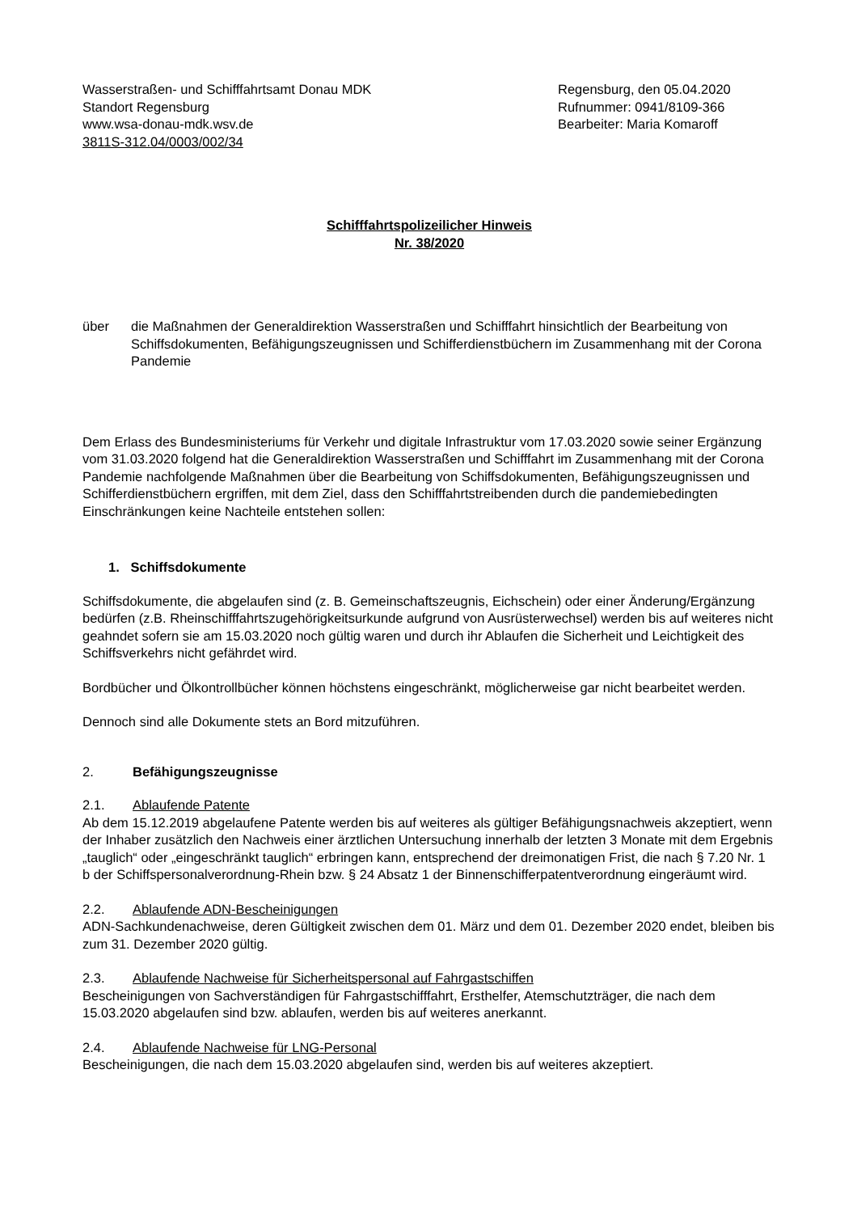Wasserstraßen- und Schifffahrtsamt Donau MDK
Standort Regensburg
www.wsa-donau-mdk.wsv.de
3811S-312.04/0003/002/34
Regensburg, den 05.04.2020
Rufnummer: 0941/8109-366
Bearbeiter: Maria Komaroff
Schifffahrtspolizeilicher Hinweis
Nr. 38/2020
über die Maßnahmen der Generaldirektion Wasserstraßen und Schifffahrt hinsichtlich der Bearbeitung von Schiffsdokumenten, Befähigungszeugnissen und Schifferdienstbüchern im Zusammenhang mit der Corona Pandemie
Dem Erlass des Bundesministeriums für Verkehr und digitale Infrastruktur vom 17.03.2020 sowie seiner Ergänzung vom 31.03.2020 folgend hat die Generaldirektion Wasserstraßen und Schifffahrt im Zusammenhang mit der Corona Pandemie nachfolgende Maßnahmen über die Bearbeitung von Schiffsdokumenten, Befähigungszeugnissen und Schifferdienstbüchern ergriffen, mit dem Ziel, dass den Schifffahrtstreibenden durch die pandemiebedingten Einschränkungen keine Nachteile entstehen sollen:
1. Schiffsdokumente
Schiffsdokumente, die abgelaufen sind (z. B. Gemeinschaftszeugnis, Eichschein) oder einer Änderung/Ergänzung bedürfen (z.B. Rheinschifffahrtszugehörigkeitsurkunde aufgrund von Ausrüsterwechsel) werden bis auf weiteres nicht geahndet sofern sie am 15.03.2020 noch gültig waren und durch ihr Ablaufen die Sicherheit und Leichtigkeit des Schiffsverkehrs nicht gefährdet wird.
Bordbücher und Ölkontrollbücher können höchstens eingeschränkt, möglicherweise gar nicht bearbeitet werden.
Dennoch sind alle Dokumente stets an Bord mitzuführen.
2. Befähigungszeugnisse
2.1. Ablaufende Patente
Ab dem 15.12.2019 abgelaufene Patente werden bis auf weiteres als gültiger Befähigungsnachweis akzeptiert, wenn der Inhaber zusätzlich den Nachweis einer ärztlichen Untersuchung innerhalb der letzten 3 Monate mit dem Ergebnis „tauglich“ oder „eingeschränkt tauglich“ erbringen kann, entsprechend der dreimonatigen Frist, die nach § 7.20 Nr. 1 b der Schiffspersonalverordnung-Rhein bzw. § 24 Absatz 1 der Binnenschifferpatentverordnung eingeräumt wird.
2.2. Ablaufende ADN-Bescheinigungen
ADN-Sachkundenachweise, deren Gültigkeit zwischen dem 01. März und dem 01. Dezember 2020 endet, bleiben bis zum 31. Dezember 2020 gültig.
2.3. Ablaufende Nachweise für Sicherheitspersonal auf Fahrgastschiffen
Bescheinigungen von Sachverständigen für Fahrgastschifffahrt, Ersthelfer, Atemschutzträger, die nach dem 15.03.2020 abgelaufen sind bzw. ablaufen, werden bis auf weiteres anerkannt.
2.4. Ablaufende Nachweise für LNG-Personal
Bescheinigungen, die nach dem 15.03.2020 abgelaufen sind, werden bis auf weiteres akzeptiert.